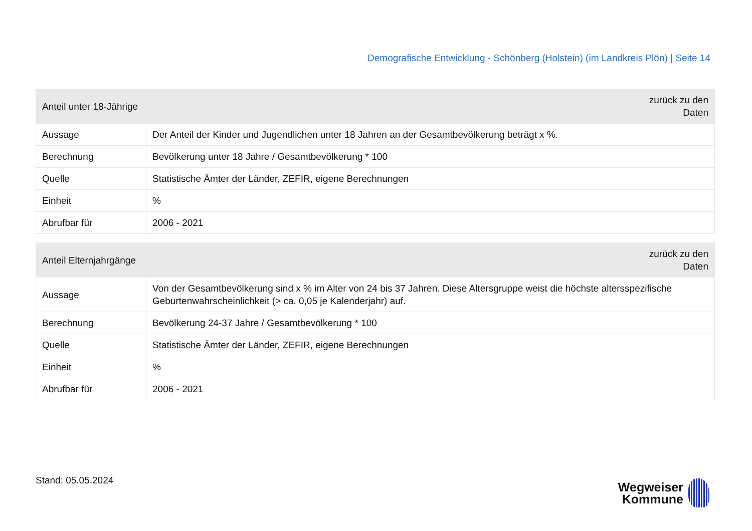Demografische Entwicklung - Schönberg (Holstein) (im Landkreis Plön) | Seite 14
| Anteil unter 18-Jährige | | zurück zu den Daten |
| --- | --- | --- |
| Aussage | Der Anteil der Kinder und Jugendlichen unter 18 Jahren an der Gesamtbevölkerung beträgt x %. | |
| Berechnung | Bevölkerung unter 18 Jahre / Gesamtbevölkerung * 100 | |
| Quelle | Statistische Ämter der Länder, ZEFIR, eigene Berechnungen | |
| Einheit | % | |
| Abrufbar für | 2006 - 2021 | |
| Anteil Elternjahrgänge | | zurück zu den Daten |
| --- | --- | --- |
| Aussage | Von der Gesamtbevölkerung sind x % im Alter von 24 bis 37 Jahren. Diese Altersgruppe weist die höchste altersspezifische Geburtenwahrscheinlichkeit (> ca. 0,05 je Kalenderjahr) auf. | |
| Berechnung | Bevölkerung 24-37 Jahre / Gesamtbevölkerung * 100 | |
| Quelle | Statistische Ämter der Länder, ZEFIR, eigene Berechnungen | |
| Einheit | % | |
| Abrufbar für | 2006 - 2021 | |
Stand: 05.05.2024
Wegweiser
Kommune